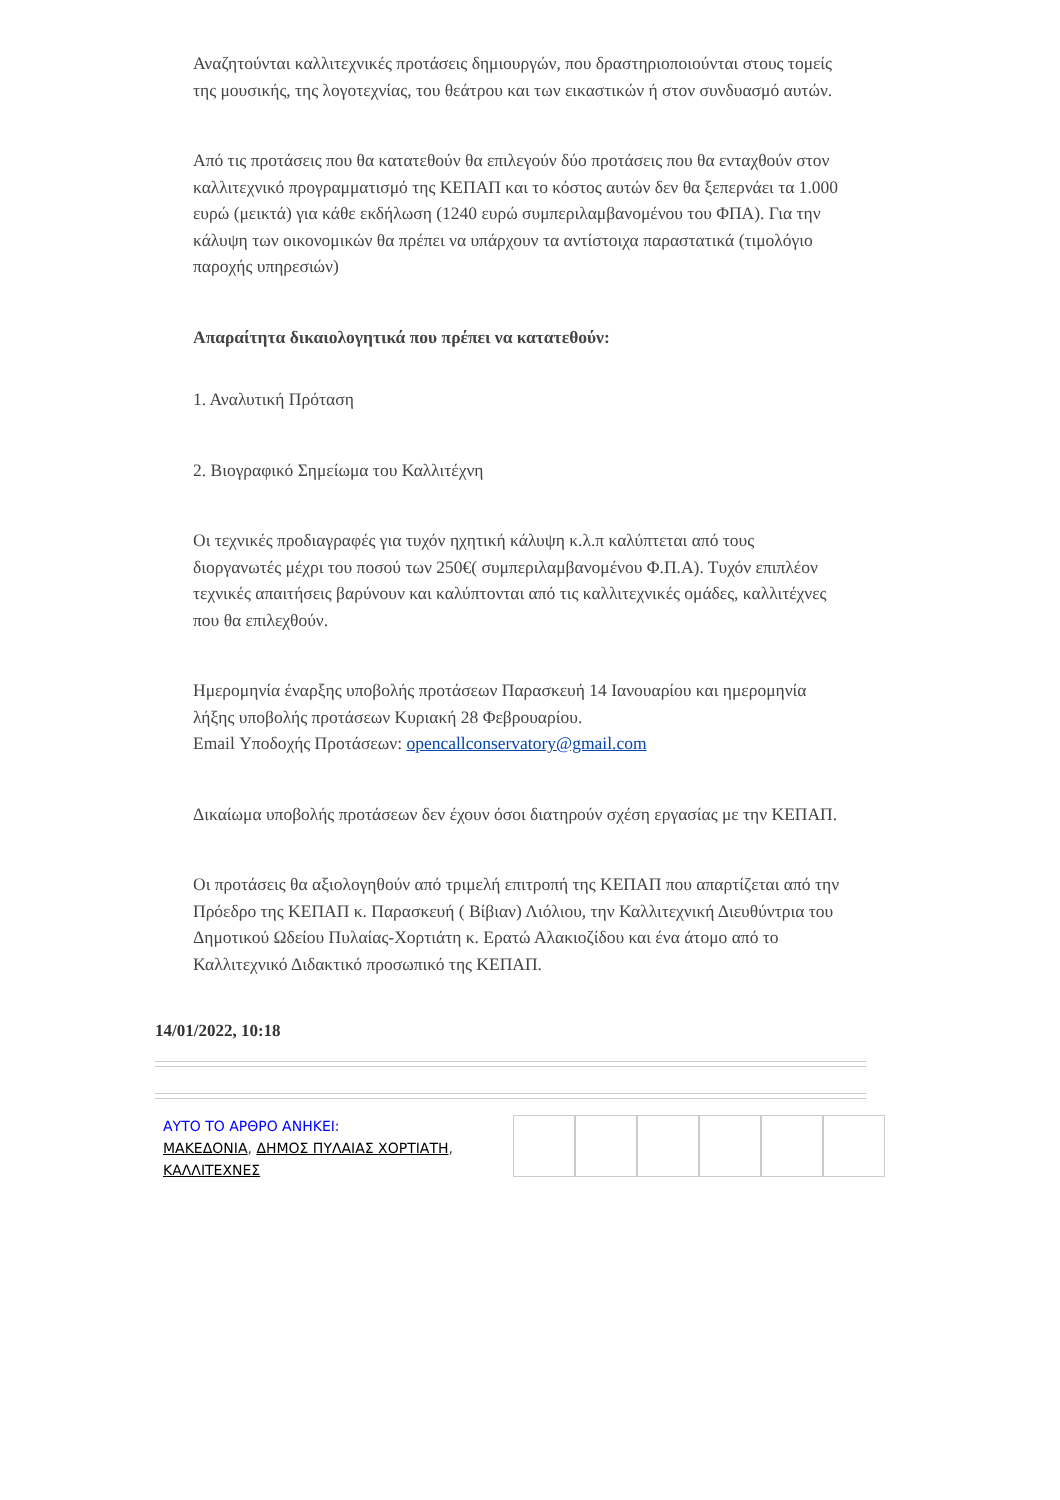Αναζητούνται καλλιτεχνικές προτάσεις δημιουργών, που δραστηριοποιούνται στους τομείς της μουσικής, της λογοτεχνίας, του θεάτρου και των εικαστικών ή στον συνδυασμό αυτών.
Από τις προτάσεις που θα κατατεθούν θα επιλεγούν δύο προτάσεις που θα ενταχθούν στον καλλιτεχνικό προγραμματισμό της ΚΕΠΑΠ και το κόστος αυτών δεν θα ξεπερνάει τα 1.000 ευρώ (μεικτά) για κάθε εκδήλωση (1240 ευρώ συμπεριλαμβανομένου του ΦΠΑ). Για την κάλυψη των οικονομικών θα πρέπει να υπάρχουν τα αντίστοιχα παραστατικά (τιμολόγιο παροχής υπηρεσιών)
Απαραίτητα δικαιολογητικά που πρέπει να κατατεθούν:
1. Αναλυτική Πρόταση
2. Βιογραφικό Σημείωμα του Καλλιτέχνη
Οι τεχνικές προδιαγραφές για τυχόν ηχητική κάλυψη κ.λ.π καλύπτεται από τους διοργανωτές μέχρι του ποσού των 250€( συμπεριλαμβανομένου Φ.Π.Α). Τυχόν επιπλέον τεχνικές απαιτήσεις βαρύνουν και καλύπτονται από τις καλλιτεχνικές ομάδες, καλλιτέχνες που θα επιλεχθούν.
Ημερομηνία έναρξης υποβολής προτάσεων Παρασκευή 14 Ιανουαρίου και ημερομηνία λήξης υποβολής προτάσεων Κυριακή 28 Φεβρουαρίου.
Email Υποδοχής Προτάσεων: opencallconservatory@gmail.com
Δικαίωμα υποβολής προτάσεων δεν έχουν όσοι διατηρούν σχέση εργασίας με την ΚΕΠΑΠ.
Οι προτάσεις θα αξιολογηθούν από τριμελή επιτροπή της ΚΕΠΑΠ που απαρτίζεται από την Πρόεδρο της ΚΕΠΑΠ κ. Παρασκευή ( Βίβιαν) Λιόλιου, την Καλλιτεχνική Διευθύντρια του Δημοτικού Ωδείου Πυλαίας-Χορτιάτη κ. Ερατώ Αλακιοζίδου και ένα άτομο από το Καλλιτεχνικό Διδακτικό προσωπικό της ΚΕΠΑΠ.
14/01/2022, 10:18
ΑΥΤΟ ΤΟ ΑΡΘΡΟ ΑΝΗΚΕΙ:
ΜΑΚΕΔΟΝΙΑ, ΔΗΜΟΣ ΠΥΛΑΙΑΣ ΧΟΡΤΙΑΤΗ, ΚΑΛΛΙΤΕΧΝΕΣ